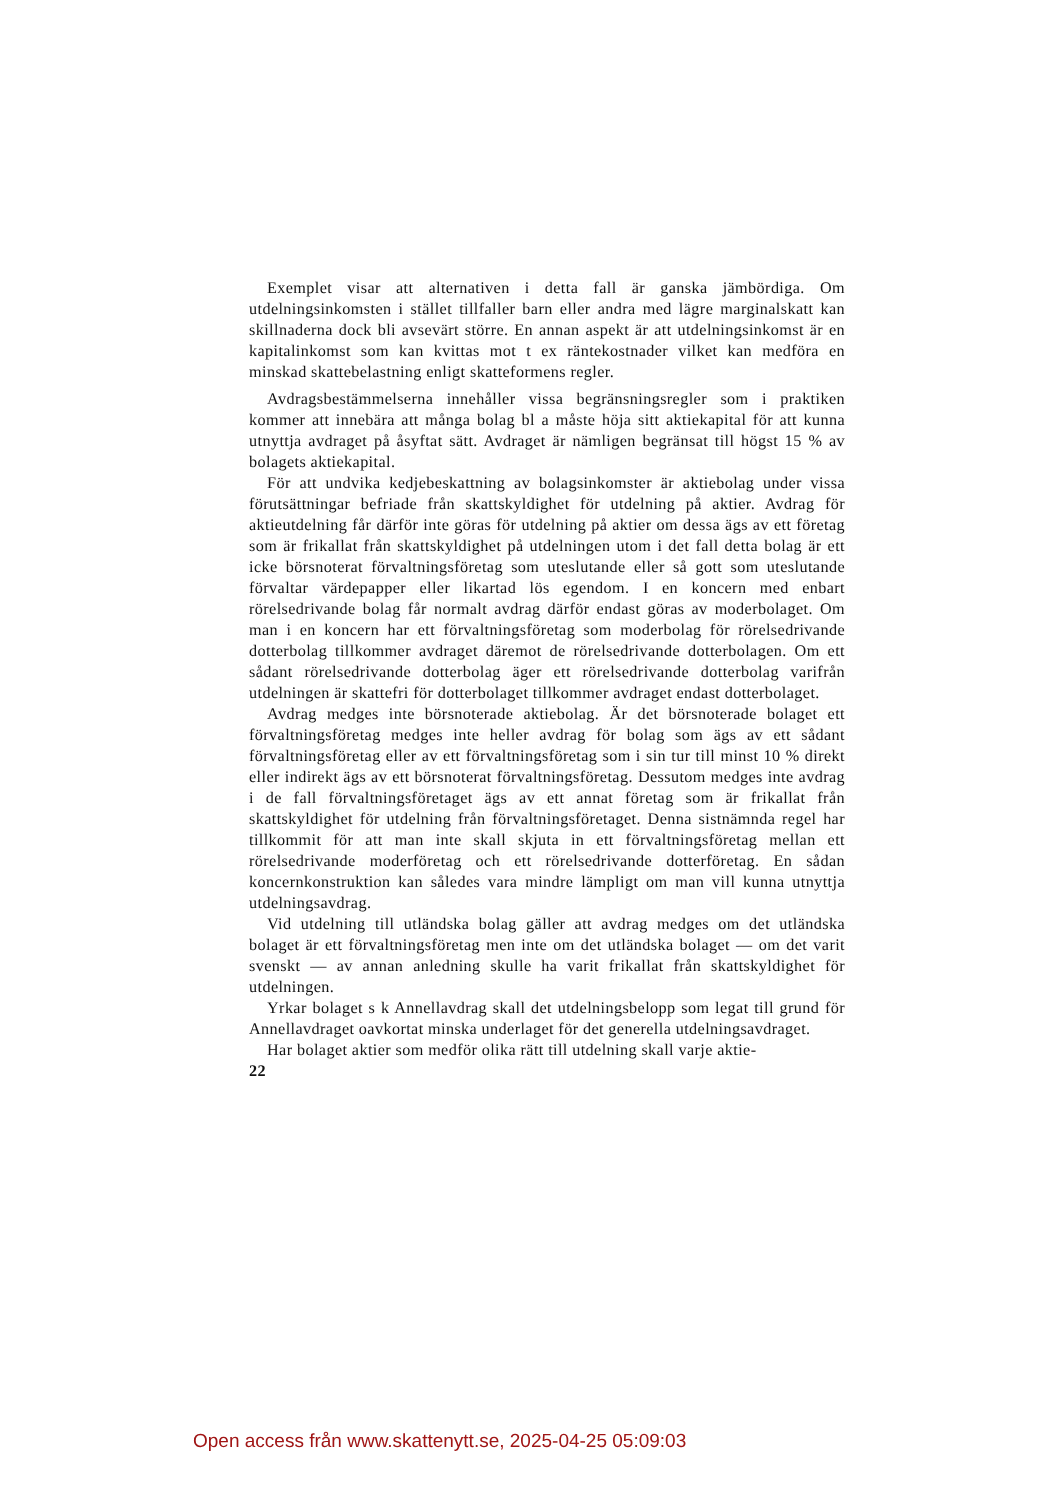Exemplet visar att alternativen i detta fall är ganska jämbördiga. Om utdelningsinkomsten i stället tillfaller barn eller andra med lägre marginalskatt kan skillnaderna dock bli avsevärt större. En annan aspekt är att utdelningsinkomst är en kapitalinkomst som kan kvittas mot t ex räntekostnader vilket kan medföra en minskad skattebelastning enligt skatteformens regler.
Avdragsbestämmelserna innehåller vissa begränsningsregler som i praktiken kommer att innebära att många bolag bl a måste höja sitt aktiekapital för att kunna utnyttja avdraget på åsyftat sätt. Avdraget är nämligen begränsat till högst 15 % av bolagets aktiekapital.
För att undvika kedjebeskattning av bolagsinkomster är aktiebolag under vissa förutsättningar befriade från skattskyldighet för utdelning på aktier. Avdrag för aktieutdelning får därför inte göras för utdelning på aktier om dessa ägs av ett företag som är frikallat från skattskyldighet på utdelningen utom i det fall detta bolag är ett icke börsnoterat förvaltningsföretag som uteslutande eller så gott som uteslutande förvaltar värdepapper eller likartad lös egendom. I en koncern med enbart rörelsedrivande bolag får normalt avdrag därför endast göras av moderbolaget. Om man i en koncern har ett förvaltningsföretag som moderbolag för rörelsedrivande dotterbolag tillkommer avdraget däremot de rörelsedrivande dotterbolagen. Om ett sådant rörelsedrivande dotterbolag äger ett rörelsedrivande dotterbolag varifrån utdelningen är skattefri för dotterbolaget tillkommer avdraget endast dotterbolaget.
Avdrag medges inte börsnoterade aktiebolag. Är det börsnoterade bolaget ett förvaltningsföretag medges inte heller avdrag för bolag som ägs av ett sådant förvaltningsföretag eller av ett förvaltningsföretag som i sin tur till minst 10 % direkt eller indirekt ägs av ett börsnoterat förvaltningsföretag. Dessutom medges inte avdrag i de fall förvaltningsföretaget ägs av ett annat företag som är frikallat från skattskyldighet för utdelning från förvaltningsföretaget. Denna sistnämnda regel har tillkommit för att man inte skall skjuta in ett förvaltningsföretag mellan ett rörelsedrivande moderföretag och ett rörelsedrivande dotterföretag. En sådan koncernkonstruktion kan således vara mindre lämpligt om man vill kunna utnyttja utdelningsavdrag.
Vid utdelning till utländska bolag gäller att avdrag medges om det utländska bolaget är ett förvaltningsföretag men inte om det utländska bolaget — om det varit svenskt — av annan anledning skulle ha varit frikallat från skattskyldighet för utdelningen.
Yrkar bolaget s k Annellavdrag skall det utdelningsbelopp som legat till grund för Annellavdraget oavkortat minska underlaget för det generella utdelningsavdraget.
Har bolaget aktier som medför olika rätt till utdelning skall varje aktie-
22
Open access från www.skattenytt.se, 2025-04-25 05:09:03